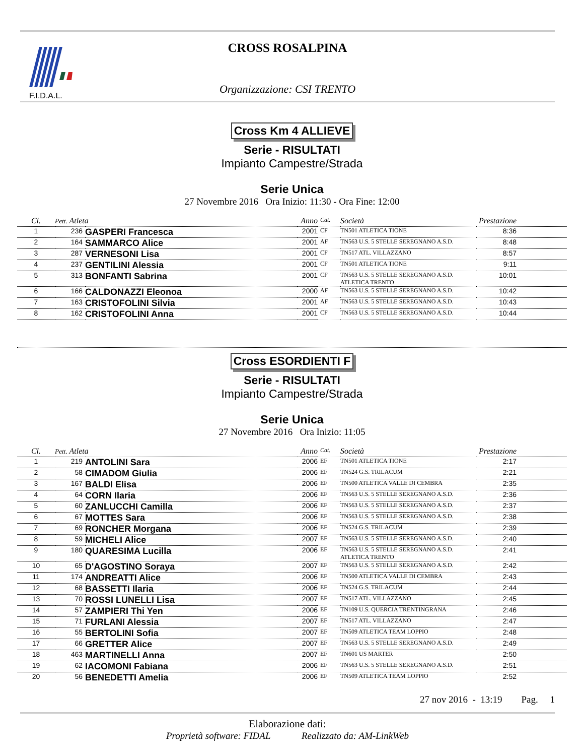F.I.D.A.L.
CROSS ROSALPINA
Organizzazione: CSI TRENTO
Cross Km 4 ALLIEVE
Serie - RISULTATI
Impianto Campestre/Strada
Serie Unica
27 Novembre 2016 Ora Inizio: 11:30 - Ora Fine: 12:00
| Cl. | Pett. Atleta | | Anno | Cat. | Società | Prestazione |
| --- | --- | --- | --- | --- | --- | --- |
| 1 | 236 | GASPERI Francesca | 2001 | CF | TN501 ATLETICA TIONE | 8:36 |
| 2 | 164 | SAMMARCO Alice | 2001 | AF | TN563 U.S. 5 STELLE SEREGNANO A.S.D. | 8:48 |
| 3 | 287 | VERNESONI Lisa | 2001 | CF | TN517 ATL. VILLAZZANO | 8:57 |
| 4 | 237 | GENTILINI Alessia | 2001 | CF | TN501 ATLETICA TIONE | 9:11 |
| 5 | 313 | BONFANTI Sabrina | 2001 | CF | TN563 U.S. 5 STELLE SEREGNANO A.S.D. ATLETICA TRENTO | 10:01 |
| 6 | 166 | CALDONAZZI Eleonoa | 2000 | AF | TN563 U.S. 5 STELLE SEREGNANO A.S.D. | 10:42 |
| 7 | 163 | CRISTOFOLINI Silvia | 2001 | AF | TN563 U.S. 5 STELLE SEREGNANO A.S.D. | 10:43 |
| 8 | 162 | CRISTOFOLINI Anna | 2001 | CF | TN563 U.S. 5 STELLE SEREGNANO A.S.D. | 10:44 |
Cross ESORDIENTI F
Serie - RISULTATI
Impianto Campestre/Strada
Serie Unica
27 Novembre 2016 Ora Inizio: 11:05
| Cl. | Pett. Atleta | | Anno | Cat. | Società | Prestazione |
| --- | --- | --- | --- | --- | --- | --- |
| 1 | 219 | ANTOLINI Sara | 2006 | EF | TN501 ATLETICA TIONE | 2:17 |
| 2 | 58 | CIMADOM Giulia | 2006 | EF | TN524 G.S. TRILACUM | 2:21 |
| 3 | 167 | BALDI Elisa | 2006 | EF | TN500 ATLETICA VALLE DI CEMBRA | 2:35 |
| 4 | 64 | CORN Ilaria | 2006 | EF | TN563 U.S. 5 STELLE SEREGNANO A.S.D. | 2:36 |
| 5 | 60 | ZANLUCCHI Camilla | 2006 | EF | TN563 U.S. 5 STELLE SEREGNANO A.S.D. | 2:37 |
| 6 | 67 | MOTTES Sara | 2006 | EF | TN563 U.S. 5 STELLE SEREGNANO A.S.D. | 2:38 |
| 7 | 69 | RONCHER Morgana | 2006 | EF | TN524 G.S. TRILACUM | 2:39 |
| 8 | 59 | MICHELI Alice | 2007 | EF | TN563 U.S. 5 STELLE SEREGNANO A.S.D. | 2:40 |
| 9 | 180 | QUARESIMA Lucilla | 2006 | EF | TN563 U.S. 5 STELLE SEREGNANO A.S.D. ATLETICA TRENTO | 2:41 |
| 10 | 65 | D'AGOSTINO Soraya | 2007 | EF | TN563 U.S. 5 STELLE SEREGNANO A.S.D. | 2:42 |
| 11 | 174 | ANDREATTI Alice | 2006 | EF | TN500 ATLETICA VALLE DI CEMBRA | 2:43 |
| 12 | 68 | BASSETTI Ilaria | 2006 | EF | TN524 G.S. TRILACUM | 2:44 |
| 13 | 70 | ROSSI LUNELLI Lisa | 2007 | EF | TN517 ATL. VILLAZZANO | 2:45 |
| 14 | 57 | ZAMPIERI Thi Yen | 2006 | EF | TN109 U.S. QUERCIA TRENTINGRANA | 2:46 |
| 15 | 71 | FURLANI Alessia | 2007 | EF | TN517 ATL. VILLAZZANO | 2:47 |
| 16 | 55 | BERTOLINI Sofia | 2007 | EF | TN509 ATLETICA TEAM LOPPIO | 2:48 |
| 17 | 66 | GRETTER Alice | 2007 | EF | TN563 U.S. 5 STELLE SEREGNANO A.S.D. | 2:49 |
| 18 | 463 | MARTINELLI Anna | 2007 | EF | TN601 US MARTER | 2:50 |
| 19 | 62 | IACOMONI Fabiana | 2006 | EF | TN563 U.S. 5 STELLE SEREGNANO A.S.D. | 2:51 |
| 20 | 56 | BENEDETTI Amelia | 2006 | EF | TN509 ATLETICA TEAM LOPPIO | 2:52 |
27 nov 2016 - 13:19 Pag. 1
Elaborazione dati:
Proprietà software: FIDAL Realizzato da: AM-LinkWeb